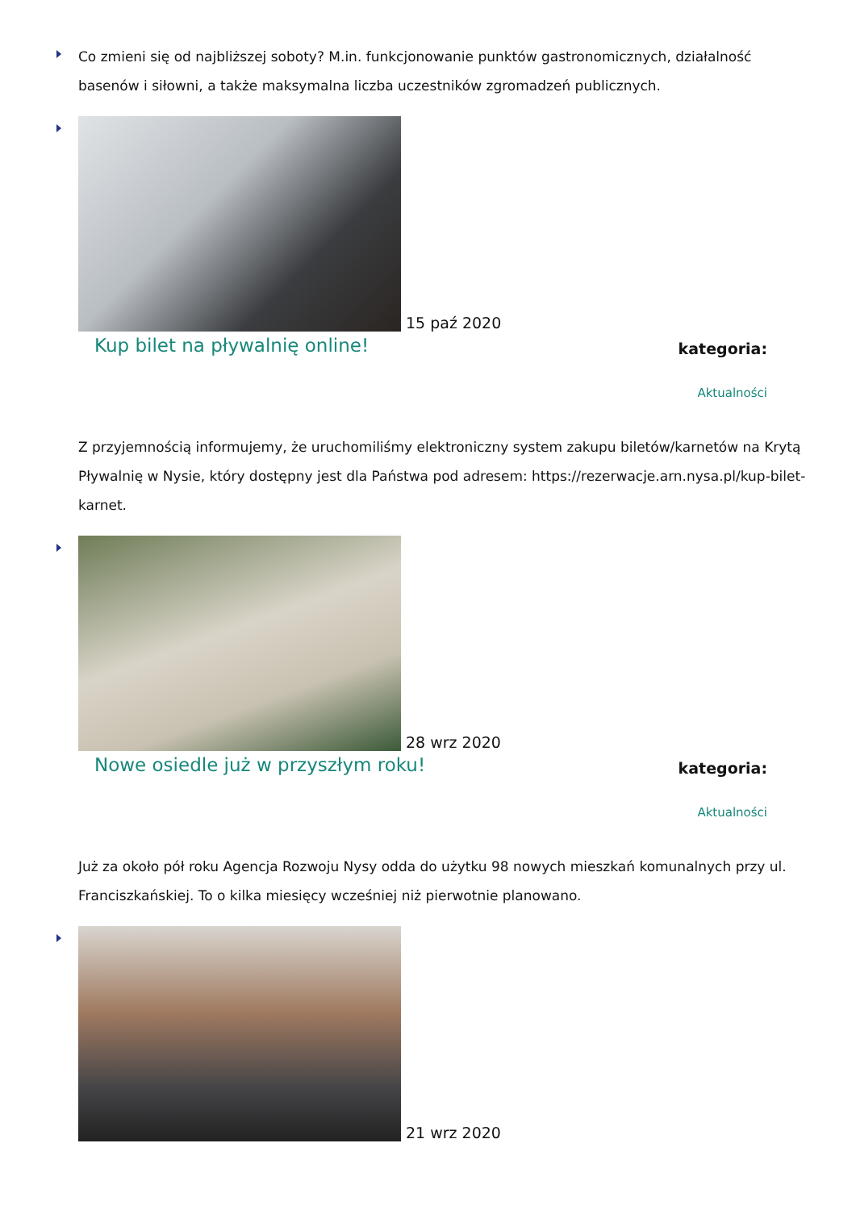Co zmieni się od najbliższej soboty? M.in. funkcjonowanie punktów gastronomicznych, działalność basenów i siłowni, a także maksymalna liczba uczestników zgromadzeń publicznych.
15 paź 2020
Kup bilet na pływalnię online!
kategoria:
Aktualności
Z przyjemnością informujemy, że uruchomiliśmy elektroniczny system zakupu biletów/karnetów na Krytą Pływalnię w Nysie, który dostępny jest dla Państwa pod adresem: https://rezerwacje.arn.nysa.pl/kup-bilet-karnet.
28 wrz 2020
Nowe osiedle już w przyszłym roku!
kategoria:
Aktualności
Już za około pół roku Agencja Rozwoju Nysy odda do użytku 98 nowych mieszkań komunalnych przy ul. Franciszkańskiej. To o kilka miesięcy wcześniej niż pierwotnie planowano.
21 wrz 2020